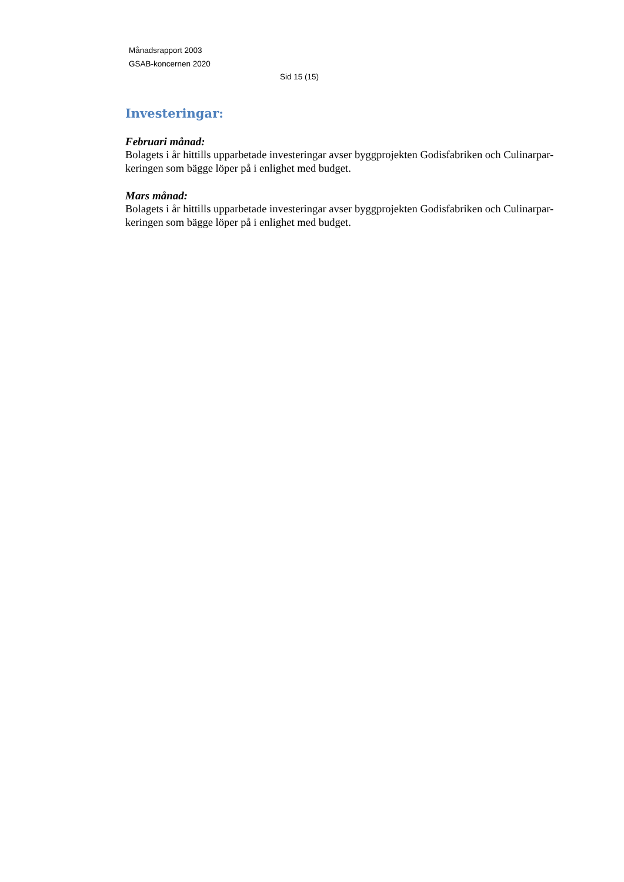Månadsrapport 2003
GSAB-koncernen 2020
Sid 15 (15)
Investeringar:
Februari månad:
Bolagets i år hittills upparbetade investeringar avser byggprojekten Godisfabriken och Culinarpar-keringen som bägge löper på i enlighet med budget.
Mars månad:
Bolagets i år hittills upparbetade investeringar avser byggprojekten Godisfabriken och Culinarpar-keringen som bägge löper på i enlighet med budget.